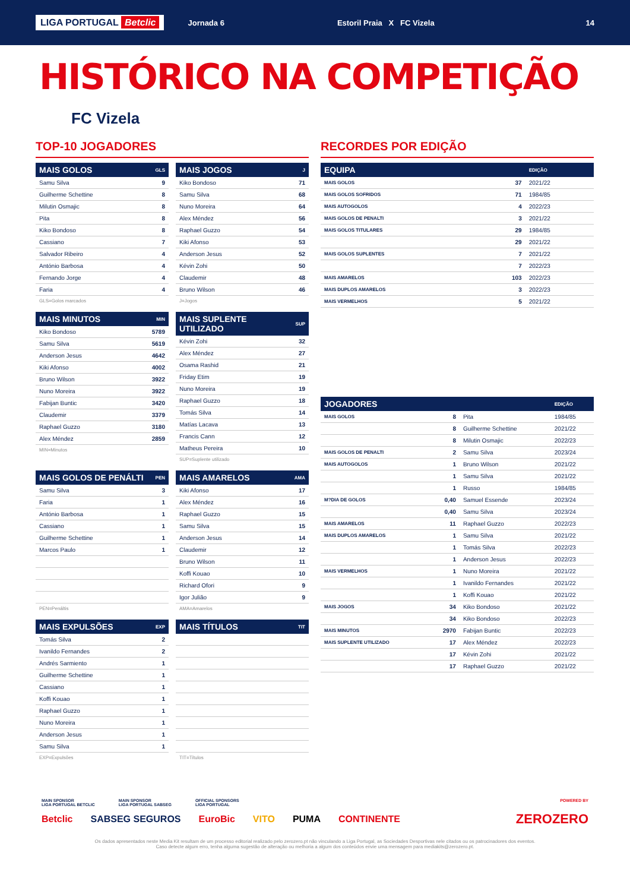LIGA PORTUGAL Betclic Jornada 6 Estoril Praia X FC Vizela 14
HISTÓRICO NA COMPETIÇÃO
FC Vizela
TOP-10 JOGADORES
| MAIS GOLOS | GLS |
| --- | --- |
| Samu Silva | 9 |
| Guilherme Schettine | 8 |
| Milutin Osmajic | 8 |
| Pita | 8 |
| Kiko Bondoso | 8 |
| Cassiano | 7 |
| Salvador Ribeiro | 4 |
| António Barbosa | 4 |
| Fernando Jorge | 4 |
| Faria | 4 |
GLS=Golos marcados
| MAIS JOGOS | J |
| --- | --- |
| Kiko Bondoso | 71 |
| Samu Silva | 68 |
| Nuno Moreira | 64 |
| Alex Méndez | 56 |
| Raphael Guzzo | 54 |
| Kiki Afonso | 53 |
| Anderson Jesus | 52 |
| Kévin Zohi | 50 |
| Claudemir | 48 |
| Bruno Wilson | 46 |
J=Jogos
| MAIS MINUTOS | MIN |
| --- | --- |
| Kiko Bondoso | 5789 |
| Samu Silva | 5619 |
| Anderson Jesus | 4642 |
| Kiki Afonso | 4002 |
| Bruno Wilson | 3922 |
| Nuno Moreira | 3922 |
| Fabijan Buntic | 3420 |
| Claudemir | 3379 |
| Raphael Guzzo | 3180 |
| Alex Méndez | 2859 |
MIN=Minutos
| MAIS SUPLENTE UTILIZADO | SUP |
| --- | --- |
| Kévin Zohi | 32 |
| Alex Méndez | 27 |
| Osama Rashid | 21 |
| Friday Etim | 19 |
| Nuno Moreira | 19 |
| Raphael Guzzo | 18 |
| Tomás Silva | 14 |
| Matías Lacava | 13 |
| Francis Cann | 12 |
| Matheus Pereira | 10 |
SUP=Suplente utilizado
| MAIS GOLOS DE PENÁLTI | PEN |
| --- | --- |
| Samu Silva | 3 |
| Faria | 1 |
| António Barbosa | 1 |
| Cassiano | 1 |
| Guilherme Schettine | 1 |
| Marcos Paulo | 1 |
PEN=Penáltis
| MAIS AMARELOS | AMA |
| --- | --- |
| Kiki Afonso | 17 |
| Alex Méndez | 16 |
| Raphael Guzzo | 15 |
| Samu Silva | 15 |
| Anderson Jesus | 14 |
| Claudemir | 12 |
| Bruno Wilson | 11 |
| Koffi Kouao | 10 |
| Richard Ofori | 9 |
| Igor Julião | 9 |
AMA=Amarelos
| MAIS EXPULSÕES | EXP |
| --- | --- |
| Tomás Silva | 2 |
| Ivanildo Fernandes | 2 |
| Andrés Sarmiento | 1 |
| Guilherme Schettine | 1 |
| Cassiano | 1 |
| Koffi Kouao | 1 |
| Raphael Guzzo | 1 |
| Nuno Moreira | 1 |
| Anderson Jesus | 1 |
| Samu Silva | 1 |
EXP=Expulsões
| MAIS TÍTULOS | TIT |
| --- | --- |
TIT=Títulos
RECORDES POR EDIÇÃO
| EQUIPA | | EDIÇÃO |
| --- | --- | --- |
| MAIS GOLOS | 37 | 2021/22 |
| MAIS GOLOS SOFRIDOS | 71 | 1984/85 |
| MAIS AUTOGOLOS | 4 | 2022/23 |
| MAIS GOLOS DE PENALTI | 3 | 2021/22 |
| MAIS GOLOS TITULARES | 29 | 1984/85 |
| | 29 | 2021/22 |
| MAIS GOLOS SUPLENTES | 7 | 2021/22 |
| | 7 | 2022/23 |
| MAIS AMARELOS | 103 | 2022/23 |
| MAIS DUPLOS AMARELOS | 3 | 2022/23 |
| MAIS VERMELHOS | 5 | 2021/22 |
| JOGADORES | | | EDIÇÃO |
| --- | --- | --- | --- |
| MAIS GOLOS | 8 | Pita | 1984/85 |
| | 8 | Guilherme Schettine | 2021/22 |
| | 8 | Milutin Osmajic | 2022/23 |
| MAIS GOLOS DE PENALTI | 2 | Samu Silva | 2023/24 |
| MAIS AUTOGOLOS | 1 | Bruno Wilson | 2021/22 |
| | 1 | Samu Silva | 2021/22 |
| | 1 | Russo | 1984/85 |
| M?DIA DE GOLOS | 0,40 | Samuel Essende | 2023/24 |
| | 0,40 | Samu Silva | 2023/24 |
| MAIS AMARELOS | 11 | Raphael Guzzo | 2022/23 |
| MAIS DUPLOS AMARELOS | 1 | Samu Silva | 2021/22 |
| | 1 | Tomás Silva | 2022/23 |
| | 1 | Anderson Jesus | 2022/23 |
| MAIS VERMELHOS | 1 | Nuno Moreira | 2021/22 |
| | 1 | Ivanildo Fernandes | 2021/22 |
| | 1 | Koffi Kouao | 2021/22 |
| MAIS JOGOS | 34 | Kiko Bondoso | 2021/22 |
| | 34 | Kiko Bondoso | 2022/23 |
| MAIS MINUTOS | 2970 | Fabijan Buntic | 2022/23 |
| MAIS SUPLENTE UTILIZADO | 17 | Alex Méndez | 2022/23 |
| | 17 | Kévin Zohi | 2021/22 |
| | 17 | Raphael Guzzo | 2021/22 |
MAIN SPONSOR
LIGA PORTUGAL BETCLIC MAIN SPONSOR
LIGA PORTUGAL SABSEG OFFICIAL SPONSORS
LIGA PORTUGAL POWERED BY
Betclic SABSEG SEGUROS EuroBic VITO PUMA CONTINENTE ZEROZERO
Os dados apresentados neste Media Kit resultam de um processo editorial realizado pelo zerozero.pt não vinculando a Liga Portugal, as Sociedades Desportivas nele citados ou os patrocinadores dos eventos.
Caso detecte algum erro, tenha alguma sugestão de alteração ou melhoria a algum dos conteúdos envie uma mensagem para mediakits@zerozero.pt.